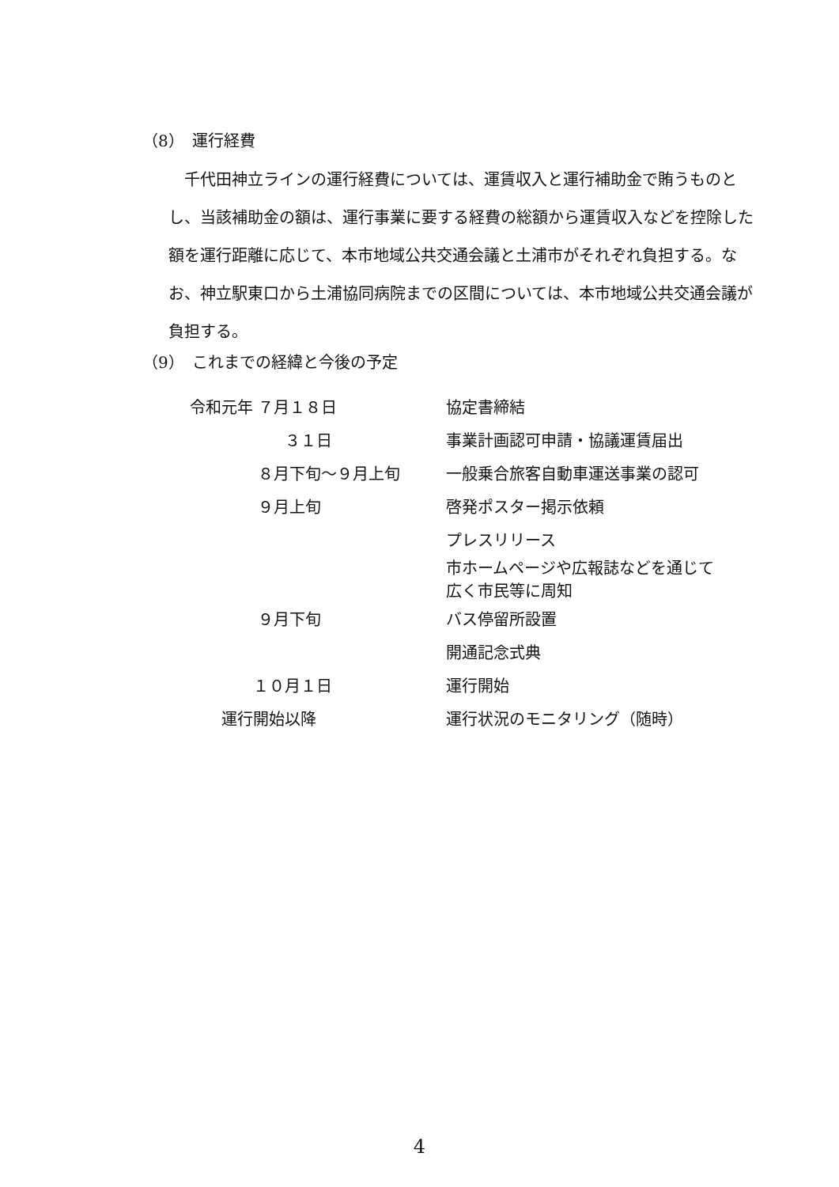（8）　運行経費
　千代田神立ラインの運行経費については、運賃収入と運行補助金で賄うものとし、当該補助金の額は、運行事業に要する経費の総額から運賃収入などを控除した額を運行距離に応じて、本市地域公共交通会議と土浦市がそれぞれ負担する。なお、神立駅東口から土浦協同病院までの区間については、本市地域公共交通会議が負担する。
（9）　これまでの経緯と今後の予定
| 令和元年 ７月１８日 | 協定書締結 |
| ３１日 | 事業計画認可申請・協議運賃届出 |
| ８月下旬～９月上旬 | 一般乗合旅客自動車運送事業の認可 |
| ９月上旬 | 啓発ポスター掲示依頼 |
| | プレスリリース |
| | 市ホームページや広報誌などを通じて 広く市民等に周知 |
| ９月下旬 | バス停留所設置 |
| | 開通記念式典 |
| １０月１日 | 運行開始 |
| 運行開始以降 | 運行状況のモニタリング（随時） |
4